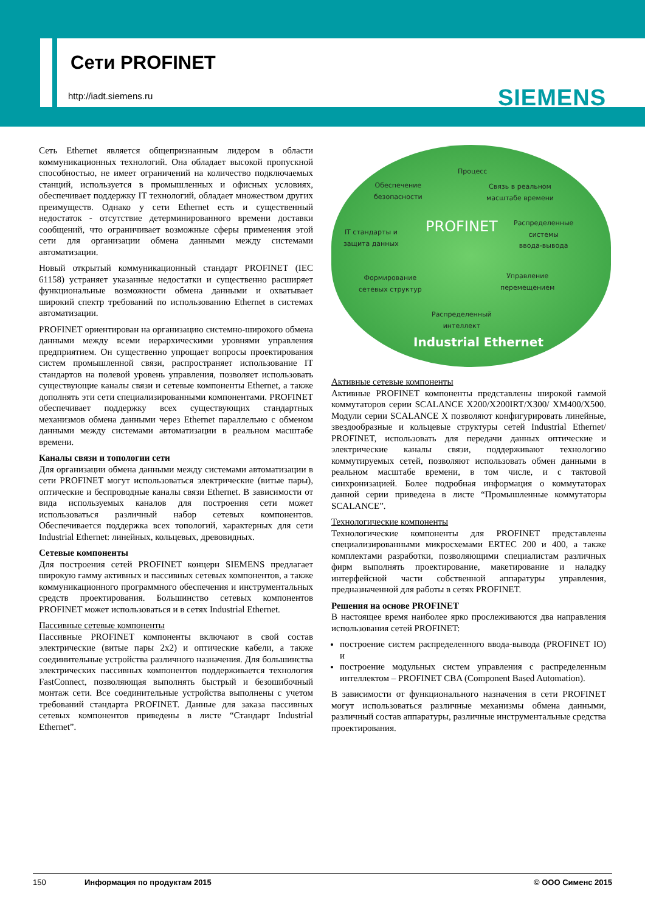Сети PROFINET
http://iadt.siemens.ru SIEMENS
Сеть Ethernet является общепризнанным лидером в области коммуникационных технологий. Она обладает высокой пропускной способностью, не имеет ограничений на количество подключаемых станций, используется в промышленных и офисных условиях, обеспечивает поддержку IT технологий, обладает множеством других преимуществ. Однако у сети Ethernet есть и существенный недостаток - отсутствие детерминированного времени доставки сообщений, что ограничивает возможные сферы применения этой сети для организации обмена данными между системами автоматизации.
Новый открытый коммуникационный стандарт PROFINET (IEC 61158) устраняет указанные недостатки и существенно расширяет функциональные возможности обмена данными и охватывает широкий спектр требований по использованию Ethernet в системах автоматизации.
PROFINET ориентирован на организацию системно-широкого обмена данными между всеми иерархическими уровнями управления предприятием. Он существенно упрощает вопросы проектирования систем промышленной связи, распространяет использование IT стандартов на полевой уровень управления, позволяет использовать существующие каналы связи и сетевые компоненты Ethernet, а также дополнять эти сети специализированными компонентами. PROFINET обеспечивает поддержку всех существующих стандартных механизмов обмена данными через Ethernet параллельно с обменом данными между системами автоматизации в реальном масштабе времени.
Каналы связи и топологии сети
Для организации обмена данными между системами автоматизации в сети PROFINET могут использоваться электрические (витые пары), оптические и беспроводные каналы связи Ethernet. В зависимости от вида используемых каналов для построения сети может использоваться различный набор сетевых компонентов. Обеспечивается поддержка всех топологий, характерных для сети Industrial Ethernet: линейных, кольцевых, древовидных.
Сетевые компоненты
Для построения сетей PROFINET концерн SIEMENS предлагает широкую гамму активных и пассивных сетевых компонентов, а также коммуникационного программного обеспечения и инструментальных средств проектирования. Большинство сетевых компонентов PROFINET может использоваться и в сетях Industrial Ethernet.
Пассивные сетевые компоненты
Пассивные PROFINET компоненты включают в свой состав электрические (витые пары 2x2) и оптические кабели, а также соединительные устройства различного назначения. Для большинства электрических пассивных компонентов поддерживается технология FastConnect, позволяющая выполнять быстрый и безошибочный монтаж сети. Все соединительные устройства выполнены с учетом требований стандарта PROFINET. Данные для заказа пассивных сетевых компонентов приведены в листе “Стандарт Industrial Ethernet”.
Процесс
Обеспечение
безопасности
Связь в реальном
масштабе времени
IT стандарты и
защита данных
PROFINET
Распределенные
системы
ввода-вывода
Формирование
сетевых структур
Управление
перемещением
Распределенный
интеллект
Industrial Ethernet
Активные сетевые компоненты
Активные PROFINET компоненты представлены широкой гаммой коммутаторов серии SCALANCE X200/X200IRT/X300/ XM400/X500. Модули серии SCALANCE X позволяют конфигурировать линейные, звездообразные и кольцевые структуры сетей Industrial Ethernet/ PROFINET, использовать для передачи данных оптические и электрические каналы связи, поддерживают технологию коммутируемых сетей, позволяют использовать обмен данными в реальном масштабе времени, в том числе, и с тактовой синхронизацией. Более подробная информация о коммутаторах данной серии приведена в листе “Промышленные коммутаторы SCALANCE”.
Технологические компоненты
Технологические компоненты для PROFINET представлены специализированными микросхемами ERTEC 200 и 400, а также комплектами разработки, позволяющими специалистам различных фирм выполнять проектирование, макетирование и наладку интерфейсной части собственной аппаратуры управления, предназначенной для работы в сетях PROFINET.
Решения на основе PROFINET
В настоящее время наиболее ярко прослеживаются два направления использования сетей PROFINET:
построение систем распределенного ввода-вывода (PROFINET IO) и
построение модульных систем управления с распределенным интеллектом – PROFINET CBA (Component Based Automation).
В зависимости от функционального назначения в сети PROFINET могут использоваться различные механизмы обмена данными, различный состав аппаратуры, различные инструментальные средства проектирования.
150 Информация по продуктам 2015 © ООО Сименс 2015